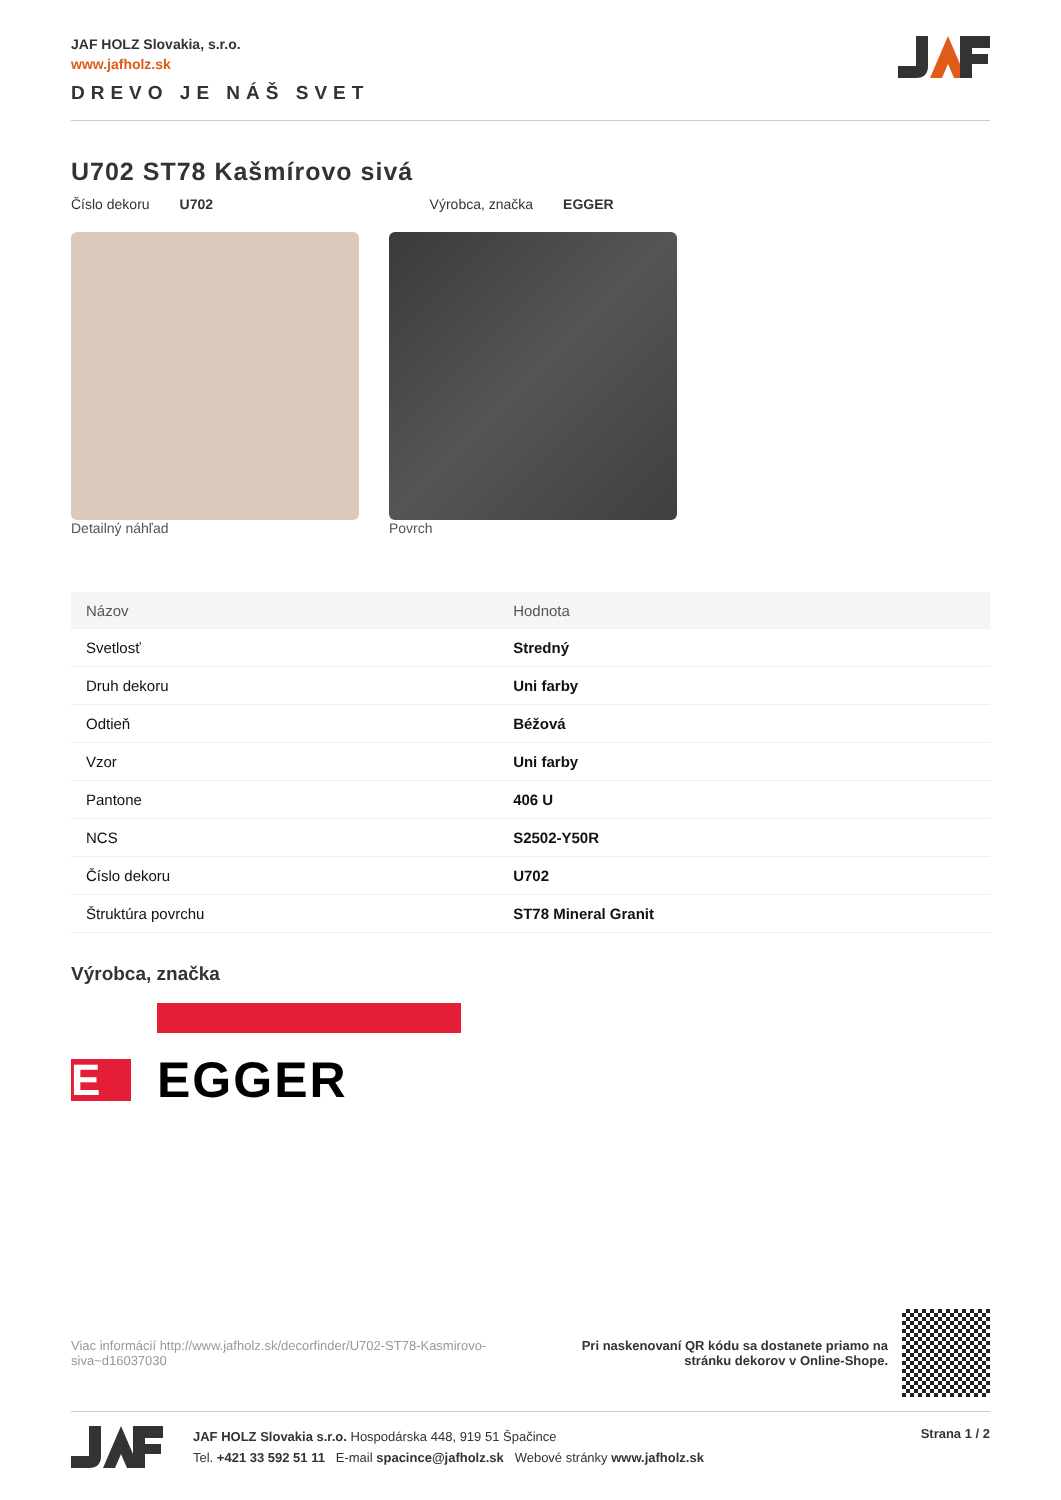JAF HOLZ Slovakia, s.r.o.
www.jafholz.sk
DREVO JE NÁŠ SVET
U702 ST78 Kašmírovo sivá
Číslo dekoru U702 Výrobca, značka EGGER
Detailný náhľad Povrch
| Názov | Hodnota |
| --- | --- |
| Svetlosť | Stredný |
| Druh dekoru | Uni farby |
| Odtieň | Béžová |
| Vzor | Uni farby |
| Pantone | 406 U |
| NCS | S2502-Y50R |
| Číslo dekoru | U702 |
| Štruktúra povrchu | ST78 Mineral Granit |
Výrobca, značka
E
EGGER
Viac informácií http://www.jafholz.sk/decorfinder/U702-ST78-Kasmirovo-siva~d16037030
Pri naskenovaní QR kódu sa dostanete priamo na
stránku dekorov v Online-Shope.
JAF HOLZ Slovakia s.r.o. Hospodárska 448, 919 51 Špačince
Tel. +421 33 592 51 11 E-mail spacince@jafholz.sk Webové stránky www.jafholz.sk
Strana 1 / 2